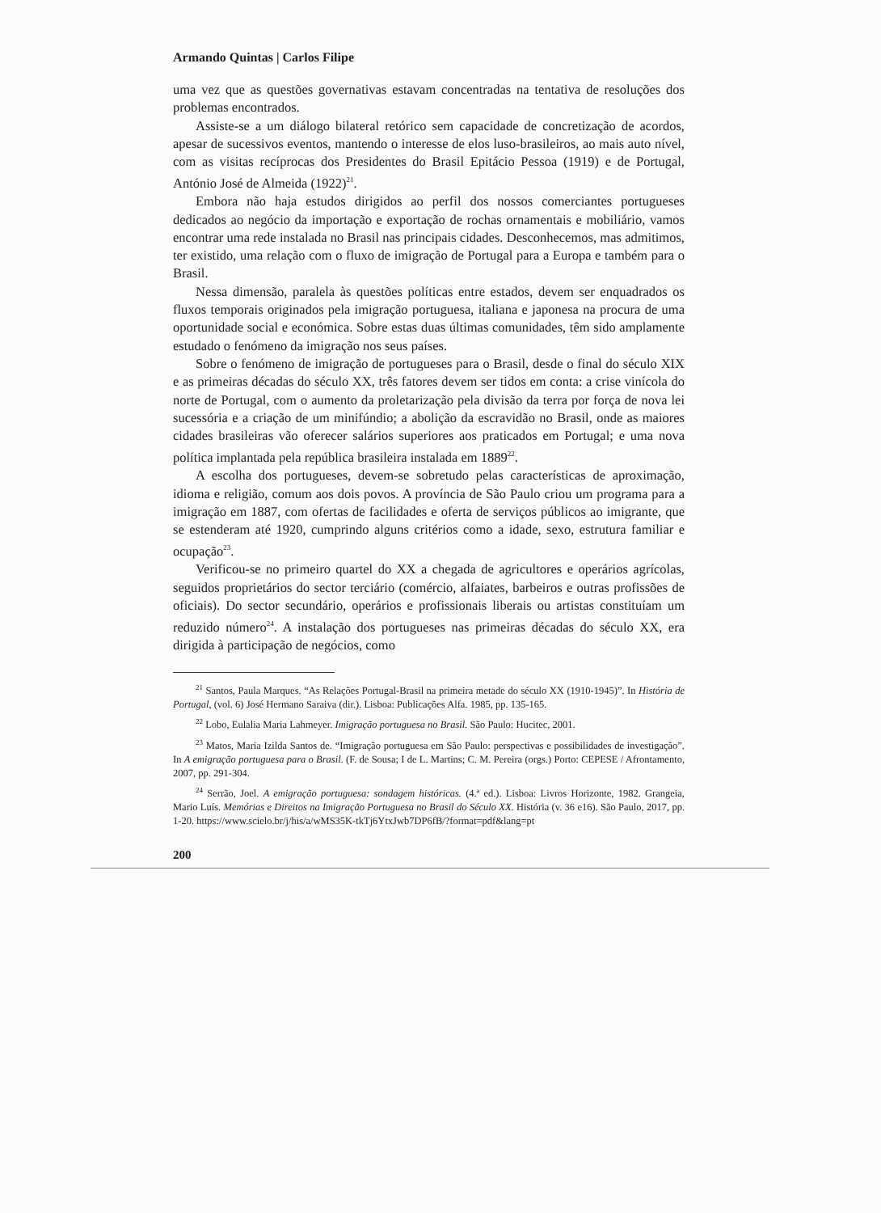Armando Quintas | Carlos Filipe
uma vez que as questões governativas estavam concentradas na tentativa de resoluções dos problemas encontrados.
Assiste-se a um diálogo bilateral retórico sem capacidade de concretização de acordos, apesar de sucessivos eventos, mantendo o interesse de elos luso-brasileiros, ao mais auto nível, com as visitas recíprocas dos Presidentes do Brasil Epitácio Pessoa (1919) e de Portugal, António José de Almeida (1922)<sup>21</sup>.
Embora não haja estudos dirigidos ao perfil dos nossos comerciantes portugueses dedicados ao negócio da importação e exportação de rochas ornamentais e mobiliário, vamos encontrar uma rede instalada no Brasil nas principais cidades. Desconhecemos, mas admitimos, ter existido, uma relação com o fluxo de imigração de Portugal para a Europa e também para o Brasil.
Nessa dimensão, paralela às questões políticas entre estados, devem ser enquadrados os fluxos temporais originados pela imigração portuguesa, italiana e japonesa na procura de uma oportunidade social e económica. Sobre estas duas últimas comunidades, têm sido amplamente estudado o fenómeno da imigração nos seus países.
Sobre o fenómeno de imigração de portugueses para o Brasil, desde o final do século XIX e as primeiras décadas do século XX, três fatores devem ser tidos em conta: a crise vinícola do norte de Portugal, com o aumento da proletarização pela divisão da terra por força de nova lei sucessória e a criação de um minifúndio; a abolição da escravidão no Brasil, onde as maiores cidades brasileiras vão oferecer salários superiores aos praticados em Portugal; e uma nova política implantada pela república brasileira instalada em 1889<sup>22</sup>.
A escolha dos portugueses, devem-se sobretudo pelas características de aproximação, idioma e religião, comum aos dois povos. A província de São Paulo criou um programa para a imigração em 1887, com ofertas de facilidades e oferta de serviços públicos ao imigrante, que se estenderam até 1920, cumprindo alguns critérios como a idade, sexo, estrutura familiar e ocupação<sup>23</sup>.
Verificou-se no primeiro quartel do XX a chegada de agricultores e operários agrícolas, seguidos proprietários do sector terciário (comércio, alfaiates, barbeiros e outras profissões de oficiais). Do sector secundário, operários e profissionais liberais ou artistas constituíam um reduzido número<sup>24</sup>. A instalação dos portugueses nas primeiras décadas do século XX, era dirigida à participação de negócios, como
<sup>21</sup> Santos, Paula Marques. “As Relações Portugal-Brasil na primeira metade do século XX (1910-1945)”. In História de Portugal, (vol. 6) José Hermano Saraiva (dir.). Lisboa: Publicações Alfa. 1985, pp. 135-165.
<sup>22</sup> Lobo, Eulalia Maria Lahmeyer. Imigração portuguesa no Brasil. São Paulo: Hucitec, 2001.
<sup>23</sup> Matos, Maria Izilda Santos de. “Imigração portuguesa em São Paulo: perspectivas e possibilidades de investigação”. In A emigração portuguesa para o Brasil. (F. de Sousa; I de L. Martins; C. M. Pereira (orgs.) Porto: CEPESE / Afrontamento, 2007, pp. 291-304.
<sup>24</sup> Serrão, Joel. A emigração portuguesa: sondagem históricas. (4.ª ed.). Lisboa: Livros Horizonte, 1982. Grangeia, Mario Luís. Memórias e Direitos na Imigração Portuguesa no Brasil do Século XX. História (v. 36 e16). São Paulo, 2017, pp. 1-20. https://www.scielo.br/j/his/a/wMS35K-tkTj6YtxJwb7DP6fB/?format=pdf&lang=pt
200